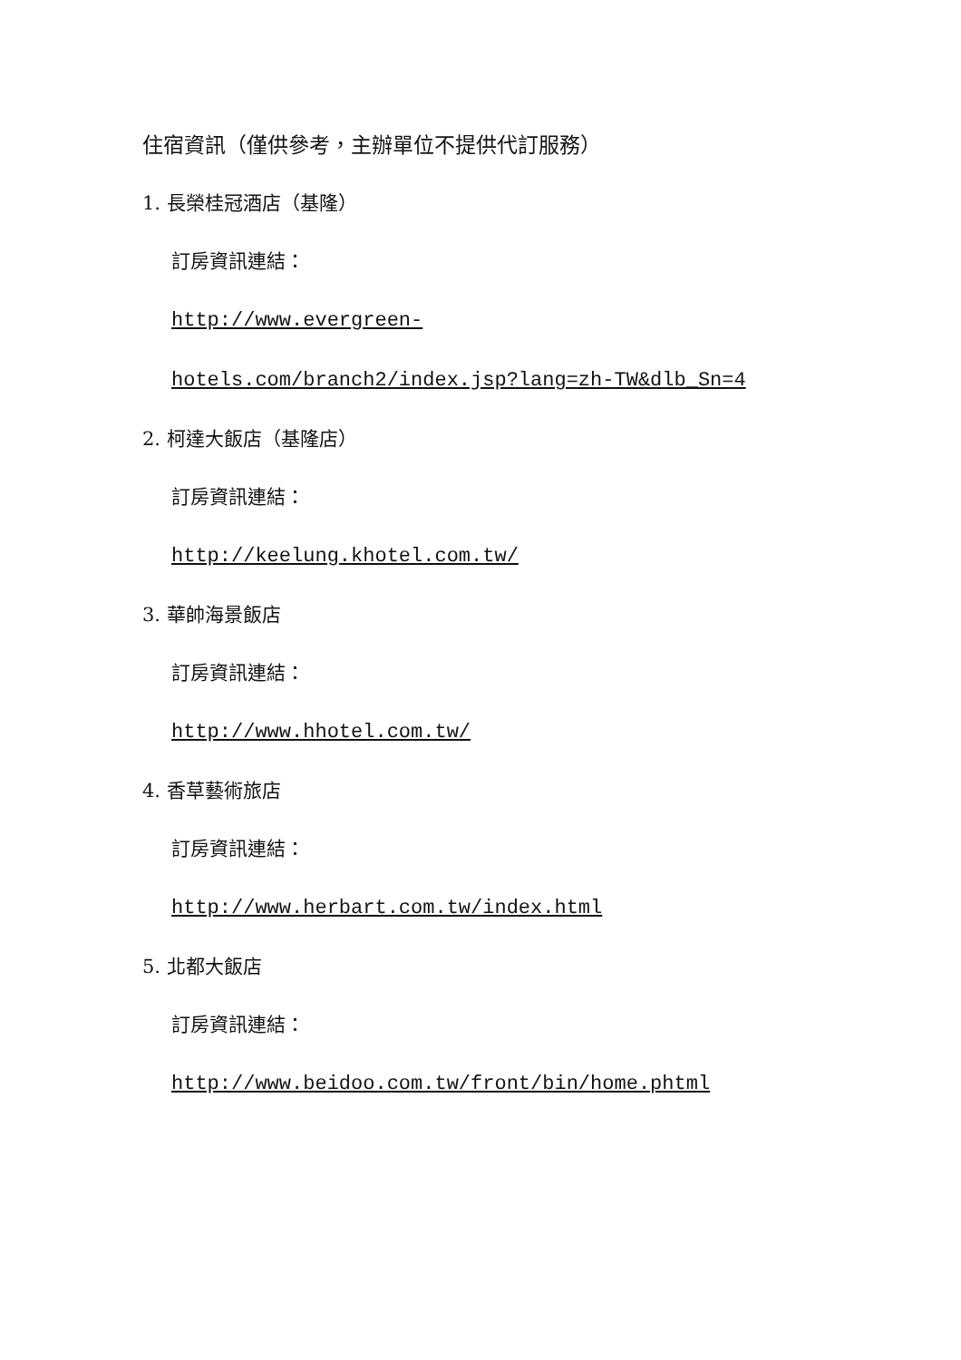住宿資訊（僅供參考，主辦單位不提供代訂服務）
1. 長榮桂冠酒店（基隆）
訂房資訊連結：
http://www.evergreen-
hotels.com/branch2/index.jsp?lang=zh-TW&dlb_Sn=4
2. 柯達大飯店（基隆店）
訂房資訊連結：
http://keelung.khotel.com.tw/
3. 華帥海景飯店
訂房資訊連結：
http://www.hhotel.com.tw/
4. 香草藝術旅店
訂房資訊連結：
http://www.herbart.com.tw/index.html
5. 北都大飯店
訂房資訊連結：
http://www.beidoo.com.tw/front/bin/home.phtml